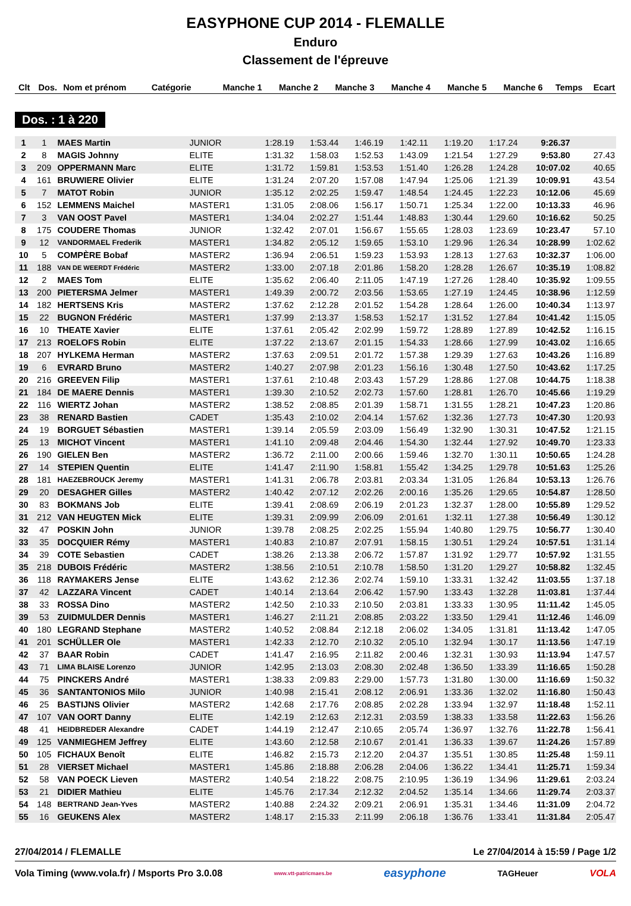EASYPHONE CUP 2014 - FLEMALLE
Enduro
Classement de l'épreuve
| Clt | Dos. | Nom et prénom | Catégorie | Manche 1 | Manche 2 | Manche 3 | Manche 4 | Manche 5 | Manche 6 | Temps | Ecart |
| --- | --- | --- | --- | --- | --- | --- | --- | --- | --- | --- | --- |
Dos. : 1 à 220
| 1 | 1 | MAES Martin | JUNIOR | 1:28.19 | 1:53.44 | 1:46.19 | 1:42.11 | 1:19.20 | 1:17.24 | 9:26.37 | |
| 2 | 8 | MAGIS Johnny | ELITE | 1:31.32 | 1:58.03 | 1:52.53 | 1:43.09 | 1:21.54 | 1:27.29 | 9:53.80 | 27.43 |
| 3 | 209 | OPPERMANN Marc | ELITE | 1:31.72 | 1:59.81 | 1:53.53 | 1:51.40 | 1:26.28 | 1:24.28 | 10:07.02 | 40.65 |
| 4 | 161 | BRUWIERE Olivier | ELITE | 1:31.24 | 2:07.20 | 1:57.08 | 1:47.94 | 1:25.06 | 1:21.39 | 10:09.91 | 43.54 |
| 5 | 7 | MATOT Robin | JUNIOR | 1:35.12 | 2:02.25 | 1:59.47 | 1:48.54 | 1:24.45 | 1:22.23 | 10:12.06 | 45.69 |
| 6 | 152 | LEMMENS Maichel | MASTER1 | 1:31.05 | 2:08.06 | 1:56.17 | 1:50.71 | 1:25.34 | 1:22.00 | 10:13.33 | 46.96 |
| 7 | 3 | VAN OOST Pavel | MASTER1 | 1:34.04 | 2:02.27 | 1:51.44 | 1:48.83 | 1:30.44 | 1:29.60 | 10:16.62 | 50.25 |
| 8 | 175 | COUDERE Thomas | JUNIOR | 1:32.42 | 2:07.01 | 1:56.67 | 1:55.65 | 1:28.03 | 1:23.69 | 10:23.47 | 57.10 |
| 9 | 12 | VANDORMAEL Frederik | MASTER1 | 1:34.82 | 2:05.12 | 1:59.65 | 1:53.10 | 1:29.96 | 1:26.34 | 10:28.99 | 1:02.62 |
| 10 | 5 | COMPÈRE Bobaf | MASTER2 | 1:36.94 | 2:06.51 | 1:59.23 | 1:53.93 | 1:28.13 | 1:27.63 | 10:32.37 | 1:06.00 |
| 11 | 188 | VAN DE WEERDT Frédéric | MASTER2 | 1:33.00 | 2:07.18 | 2:01.86 | 1:58.20 | 1:28.28 | 1:26.67 | 10:35.19 | 1:08.82 |
| 12 | 2 | MAES Tom | ELITE | 1:35.62 | 2:06.40 | 2:11.05 | 1:47.19 | 1:27.26 | 1:28.40 | 10:35.92 | 1:09.55 |
| 13 | 200 | PIETERSMA Jelmer | MASTER1 | 1:49.39 | 2:00.72 | 2:03.56 | 1:53.65 | 1:27.19 | 1:24.45 | 10:38.96 | 1:12.59 |
| 14 | 182 | HERTSENS Kris | MASTER2 | 1:37.62 | 2:12.28 | 2:01.52 | 1:54.28 | 1:28.64 | 1:26.00 | 10:40.34 | 1:13.97 |
| 15 | 22 | BUGNON Frédéric | MASTER1 | 1:37.99 | 2:13.37 | 1:58.53 | 1:52.17 | 1:31.52 | 1:27.84 | 10:41.42 | 1:15.05 |
| 16 | 10 | THEATE Xavier | ELITE | 1:37.61 | 2:05.42 | 2:02.99 | 1:59.72 | 1:28.89 | 1:27.89 | 10:42.52 | 1:16.15 |
| 17 | 213 | ROELOFS Robin | ELITE | 1:37.22 | 2:13.67 | 2:01.15 | 1:54.33 | 1:28.66 | 1:27.99 | 10:43.02 | 1:16.65 |
| 18 | 207 | HYLKEMA Herman | MASTER2 | 1:37.63 | 2:09.51 | 2:01.72 | 1:57.38 | 1:29.39 | 1:27.63 | 10:43.26 | 1:16.89 |
| 19 | 6 | EVRARD Bruno | MASTER2 | 1:40.27 | 2:07.98 | 2:01.23 | 1:56.16 | 1:30.48 | 1:27.50 | 10:43.62 | 1:17.25 |
| 20 | 216 | GREEVEN Filip | MASTER1 | 1:37.61 | 2:10.48 | 2:03.43 | 1:57.29 | 1:28.86 | 1:27.08 | 10:44.75 | 1:18.38 |
| 21 | 184 | DE MAERE Dennis | MASTER1 | 1:39.30 | 2:10.52 | 2:02.73 | 1:57.60 | 1:28.81 | 1:26.70 | 10:45.66 | 1:19.29 |
| 22 | 116 | WIERTZ Johan | MASTER2 | 1:38.52 | 2:08.85 | 2:01.39 | 1:58.71 | 1:31.55 | 1:28.21 | 10:47.23 | 1:20.86 |
| 23 | 38 | RENARD Bastien | CADET | 1:35.43 | 2:10.02 | 2:04.14 | 1:57.62 | 1:32.36 | 1:27.73 | 10:47.30 | 1:20.93 |
| 24 | 19 | BORGUET Sébastien | MASTER1 | 1:39.14 | 2:05.59 | 2:03.09 | 1:56.49 | 1:32.90 | 1:30.31 | 10:47.52 | 1:21.15 |
| 25 | 13 | MICHOT Vincent | MASTER1 | 1:41.10 | 2:09.48 | 2:04.46 | 1:54.30 | 1:32.44 | 1:27.92 | 10:49.70 | 1:23.33 |
| 26 | 190 | GIELEN Ben | MASTER2 | 1:36.72 | 2:11.00 | 2:00.66 | 1:59.46 | 1:32.70 | 1:30.11 | 10:50.65 | 1:24.28 |
| 27 | 14 | STEPIEN Quentin | ELITE | 1:41.47 | 2:11.90 | 1:58.81 | 1:55.42 | 1:34.25 | 1:29.78 | 10:51.63 | 1:25.26 |
| 28 | 181 | HAEZEBROUCK Jeremy | MASTER1 | 1:41.31 | 2:06.78 | 2:03.81 | 2:03.34 | 1:31.05 | 1:26.84 | 10:53.13 | 1:26.76 |
| 29 | 20 | DESAGHER Gilles | MASTER2 | 1:40.42 | 2:07.12 | 2:02.26 | 2:00.16 | 1:35.26 | 1:29.65 | 10:54.87 | 1:28.50 |
| 30 | 83 | BOKMANS Job | ELITE | 1:39.41 | 2:08.69 | 2:06.19 | 2:01.23 | 1:32.37 | 1:28.00 | 10:55.89 | 1:29.52 |
| 31 | 212 | VAN HEUGTEN Mick | ELITE | 1:39.31 | 2:09.99 | 2:06.09 | 2:01.61 | 1:32.11 | 1:27.38 | 10:56.49 | 1:30.12 |
| 32 | 47 | POSKIN John | JUNIOR | 1:39.78 | 2:08.25 | 2:02.25 | 1:55.94 | 1:40.80 | 1:29.75 | 10:56.77 | 1:30.40 |
| 33 | 35 | DOCQUIER Rémy | MASTER1 | 1:40.83 | 2:10.87 | 2:07.91 | 1:58.15 | 1:30.51 | 1:29.24 | 10:57.51 | 1:31.14 |
| 34 | 39 | COTE Sebastien | CADET | 1:38.26 | 2:13.38 | 2:06.72 | 1:57.87 | 1:31.92 | 1:29.77 | 10:57.92 | 1:31.55 |
| 35 | 218 | DUBOIS Frédéric | MASTER2 | 1:38.56 | 2:10.51 | 2:10.78 | 1:58.50 | 1:31.20 | 1:29.27 | 10:58.82 | 1:32.45 |
| 36 | 118 | RAYMAKERS Jense | ELITE | 1:43.62 | 2:12.36 | 2:02.74 | 1:59.10 | 1:33.31 | 1:32.42 | 11:03.55 | 1:37.18 |
| 37 | 42 | LAZZARA Vincent | CADET | 1:40.14 | 2:13.64 | 2:06.42 | 1:57.90 | 1:33.43 | 1:32.28 | 11:03.81 | 1:37.44 |
| 38 | 33 | ROSSA Dino | MASTER2 | 1:42.50 | 2:10.33 | 2:10.50 | 2:03.81 | 1:33.33 | 1:30.95 | 11:11.42 | 1:45.05 |
| 39 | 53 | ZUIDMULDER Dennis | MASTER1 | 1:46.27 | 2:11.21 | 2:08.85 | 2:03.22 | 1:33.50 | 1:29.41 | 11:12.46 | 1:46.09 |
| 40 | 180 | LEGRAND Stephane | MASTER2 | 1:40.52 | 2:08.84 | 2:12.18 | 2:06.02 | 1:34.05 | 1:31.81 | 11:13.42 | 1:47.05 |
| 41 | 201 | SCHÜLLER Ole | MASTER1 | 1:42.33 | 2:12.70 | 2:10.32 | 2:05.10 | 1:32.94 | 1:30.17 | 11:13.56 | 1:47.19 |
| 42 | 37 | BAAR Robin | CADET | 1:41.47 | 2:16.95 | 2:11.82 | 2:00.46 | 1:32.31 | 1:30.93 | 11:13.94 | 1:47.57 |
| 43 | 71 | LIMA BLAISE Lorenzo | JUNIOR | 1:42.95 | 2:13.03 | 2:08.30 | 2:02.48 | 1:36.50 | 1:33.39 | 11:16.65 | 1:50.28 |
| 44 | 75 | PINCKERS André | MASTER1 | 1:38.33 | 2:09.83 | 2:29.00 | 1:57.73 | 1:31.80 | 1:30.00 | 11:16.69 | 1:50.32 |
| 45 | 36 | SANTANTONIOS Milo | JUNIOR | 1:40.98 | 2:15.41 | 2:08.12 | 2:06.91 | 1:33.36 | 1:32.02 | 11:16.80 | 1:50.43 |
| 46 | 25 | BASTIJNS Olivier | MASTER2 | 1:42.68 | 2:17.76 | 2:08.85 | 2:02.28 | 1:33.94 | 1:32.97 | 11:18.48 | 1:52.11 |
| 47 | 107 | VAN OORT Danny | ELITE | 1:42.19 | 2:12.63 | 2:12.31 | 2:03.59 | 1:38.33 | 1:33.58 | 11:22.63 | 1:56.26 |
| 48 | 41 | HEIDBREDER Alexandre | CADET | 1:44.19 | 2:12.47 | 2:10.65 | 2:05.74 | 1:36.97 | 1:32.76 | 11:22.78 | 1:56.41 |
| 49 | 125 | VANMIEGHEM Jeffrey | ELITE | 1:43.60 | 2:12.58 | 2:10.67 | 2:01.41 | 1:36.33 | 1:39.67 | 11:24.26 | 1:57.89 |
| 50 | 105 | FICHAUX Benoît | ELITE | 1:46.82 | 2:15.73 | 2:12.20 | 2:04.37 | 1:35.51 | 1:30.85 | 11:25.48 | 1:59.11 |
| 51 | 28 | VIERSET Michael | MASTER1 | 1:45.86 | 2:18.88 | 2:06.28 | 2:04.06 | 1:36.22 | 1:34.41 | 11:25.71 | 1:59.34 |
| 52 | 58 | VAN POECK Lieven | MASTER2 | 1:40.54 | 2:18.22 | 2:08.75 | 2:10.95 | 1:36.19 | 1:34.96 | 11:29.61 | 2:03.24 |
| 53 | 21 | DIDIER Mathieu | ELITE | 1:45.76 | 2:17.34 | 2:12.32 | 2:04.52 | 1:35.14 | 1:34.66 | 11:29.74 | 2:03.37 |
| 54 | 148 | BERTRAND Jean-Yves | MASTER2 | 1:40.88 | 2:24.32 | 2:09.21 | 2:06.91 | 1:35.31 | 1:34.46 | 11:31.09 | 2:04.72 |
| 55 | 16 | GEUKENS Alex | MASTER2 | 1:48.17 | 2:15.33 | 2:11.99 | 2:06.18 | 1:36.76 | 1:33.41 | 11:31.84 | 2:05.47 |
27/04/2014 / FLEMALLE Le 27/04/2014 à 15:59 / Page 1/2
Vola Timing (www.vola.fr) / Msports Pro 3.0.08 www.vtt-patricmaes.be easyphone TAGHeuer VOLA